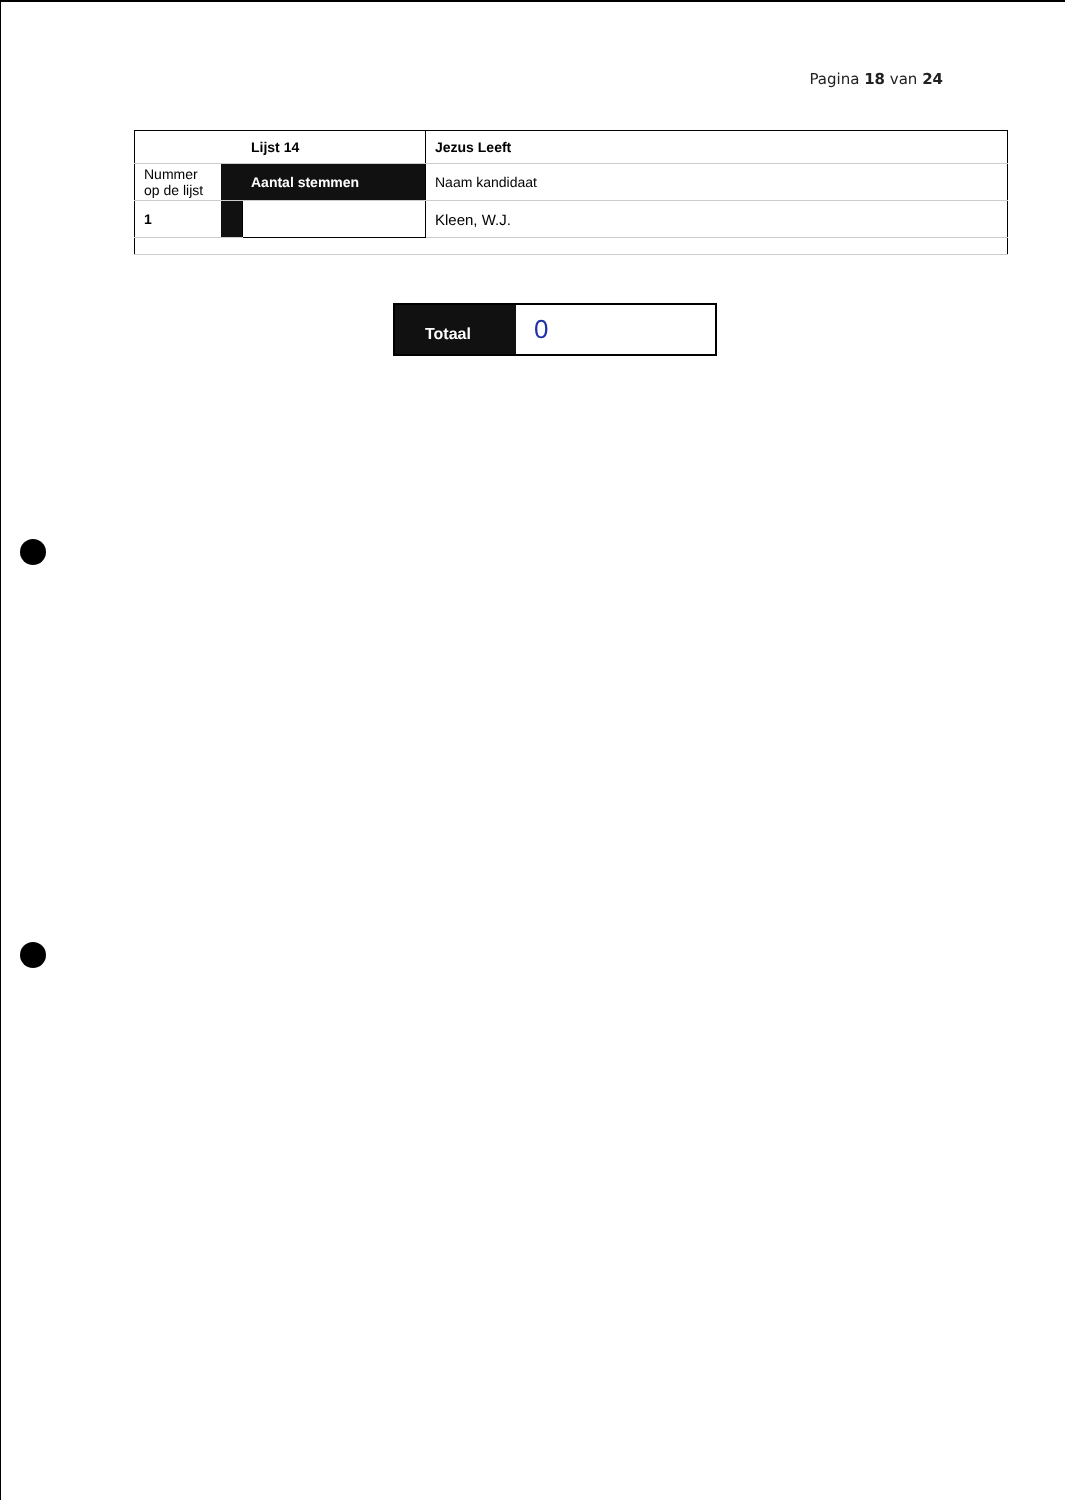Pagina 18 van 24
| | | Lijst 14 | Jezus Leeft |
| Nummer op de lijst | | Aantal stemmen | Naam kandidaat |
| 1 | | | Kleen, W.J. |
| Totaal | 0 |